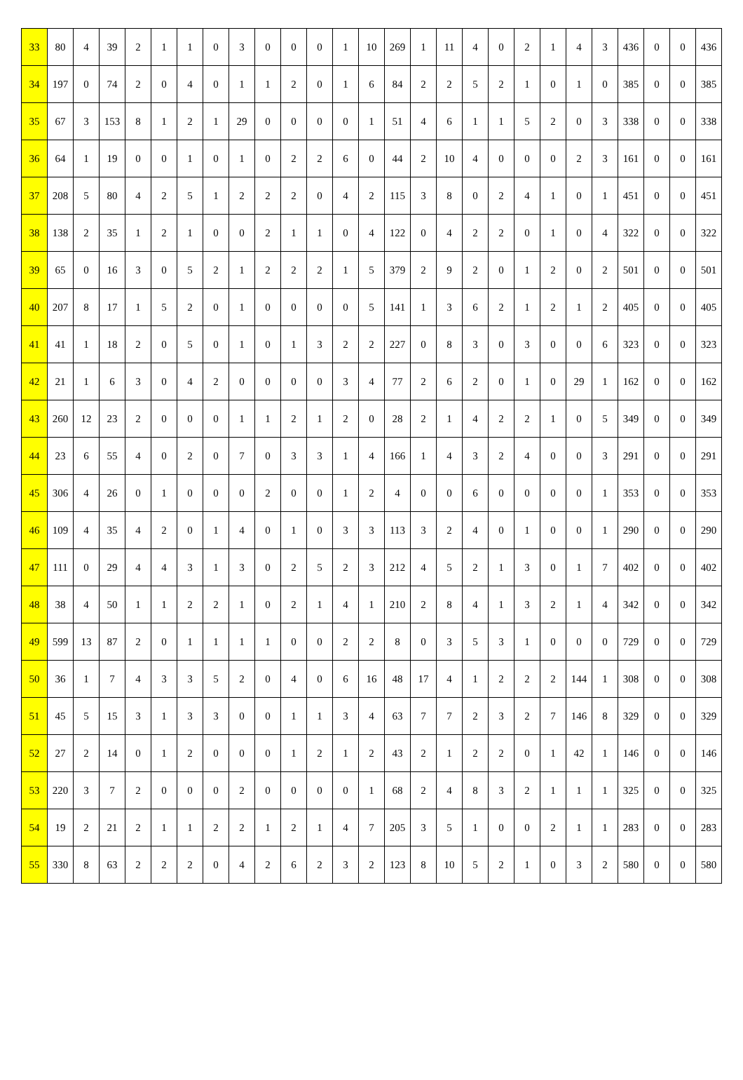| 33 | 80 | 4 | 39 | 2 | 1 | 1 | 0 | 3 | 0 | 0 | 0 | 1 | 10 | 269 | 1 | 11 | 4 | 0 | 2 | 1 | 4 | 3 | 436 | 0 | 0 | 436 |
| 34 | 197 | 0 | 74 | 2 | 0 | 4 | 0 | 1 | 1 | 2 | 0 | 1 | 6 | 84 | 2 | 2 | 5 | 2 | 1 | 0 | 1 | 0 | 385 | 0 | 0 | 385 |
| 35 | 67 | 3 | 153 | 8 | 1 | 2 | 1 | 29 | 0 | 0 | 0 | 0 | 1 | 51 | 4 | 6 | 1 | 1 | 5 | 2 | 0 | 3 | 338 | 0 | 0 | 338 |
| 36 | 64 | 1 | 19 | 0 | 0 | 1 | 0 | 1 | 0 | 2 | 2 | 6 | 0 | 44 | 2 | 10 | 4 | 0 | 0 | 0 | 2 | 3 | 161 | 0 | 0 | 161 |
| 37 | 208 | 5 | 80 | 4 | 2 | 5 | 1 | 2 | 2 | 2 | 0 | 4 | 2 | 115 | 3 | 8 | 0 | 2 | 4 | 1 | 0 | 1 | 451 | 0 | 0 | 451 |
| 38 | 138 | 2 | 35 | 1 | 2 | 1 | 0 | 0 | 2 | 1 | 1 | 0 | 4 | 122 | 0 | 4 | 2 | 2 | 0 | 1 | 0 | 4 | 322 | 0 | 0 | 322 |
| 39 | 65 | 0 | 16 | 3 | 0 | 5 | 2 | 1 | 2 | 2 | 2 | 1 | 5 | 379 | 2 | 9 | 2 | 0 | 1 | 2 | 0 | 2 | 501 | 0 | 0 | 501 |
| 40 | 207 | 8 | 17 | 1 | 5 | 2 | 0 | 1 | 0 | 0 | 0 | 0 | 5 | 141 | 1 | 3 | 6 | 2 | 1 | 2 | 1 | 2 | 405 | 0 | 0 | 405 |
| 41 | 41 | 1 | 18 | 2 | 0 | 5 | 0 | 1 | 0 | 1 | 3 | 2 | 2 | 227 | 0 | 8 | 3 | 0 | 3 | 0 | 0 | 6 | 323 | 0 | 0 | 323 |
| 42 | 21 | 1 | 6 | 3 | 0 | 4 | 2 | 0 | 0 | 0 | 0 | 3 | 4 | 77 | 2 | 6 | 2 | 0 | 1 | 0 | 29 | 1 | 162 | 0 | 0 | 162 |
| 43 | 260 | 12 | 23 | 2 | 0 | 0 | 0 | 1 | 1 | 2 | 1 | 2 | 0 | 28 | 2 | 1 | 4 | 2 | 2 | 1 | 0 | 5 | 349 | 0 | 0 | 349 |
| 44 | 23 | 6 | 55 | 4 | 0 | 2 | 0 | 7 | 0 | 3 | 3 | 1 | 4 | 166 | 1 | 4 | 3 | 2 | 4 | 0 | 0 | 3 | 291 | 0 | 0 | 291 |
| 45 | 306 | 4 | 26 | 0 | 1 | 0 | 0 | 0 | 2 | 0 | 0 | 1 | 2 | 4 | 0 | 0 | 6 | 0 | 0 | 0 | 0 | 1 | 353 | 0 | 0 | 353 |
| 46 | 109 | 4 | 35 | 4 | 2 | 0 | 1 | 4 | 0 | 1 | 0 | 3 | 3 | 113 | 3 | 2 | 4 | 0 | 1 | 0 | 0 | 1 | 290 | 0 | 0 | 290 |
| 47 | 111 | 0 | 29 | 4 | 4 | 3 | 1 | 3 | 0 | 2 | 5 | 2 | 3 | 212 | 4 | 5 | 2 | 1 | 3 | 0 | 1 | 7 | 402 | 0 | 0 | 402 |
| 48 | 38 | 4 | 50 | 1 | 1 | 2 | 2 | 1 | 0 | 2 | 1 | 4 | 1 | 210 | 2 | 8 | 4 | 1 | 3 | 2 | 1 | 4 | 342 | 0 | 0 | 342 |
| 49 | 599 | 13 | 87 | 2 | 0 | 1 | 1 | 1 | 1 | 0 | 0 | 2 | 2 | 8 | 0 | 3 | 5 | 3 | 1 | 0 | 0 | 0 | 729 | 0 | 0 | 729 |
| 50 | 36 | 1 | 7 | 4 | 3 | 3 | 5 | 2 | 0 | 4 | 0 | 6 | 16 | 48 | 17 | 4 | 1 | 2 | 2 | 2 | 144 | 1 | 308 | 0 | 0 | 308 |
| 51 | 45 | 5 | 15 | 3 | 1 | 3 | 3 | 0 | 0 | 1 | 1 | 3 | 4 | 63 | 7 | 7 | 2 | 3 | 2 | 7 | 146 | 8 | 329 | 0 | 0 | 329 |
| 52 | 27 | 2 | 14 | 0 | 1 | 2 | 0 | 0 | 0 | 1 | 2 | 1 | 2 | 43 | 2 | 1 | 2 | 2 | 0 | 1 | 42 | 1 | 146 | 0 | 0 | 146 |
| 53 | 220 | 3 | 7 | 2 | 0 | 0 | 0 | 2 | 0 | 0 | 0 | 0 | 1 | 68 | 2 | 4 | 8 | 3 | 2 | 1 | 1 | 1 | 325 | 0 | 0 | 325 |
| 54 | 19 | 2 | 21 | 2 | 1 | 1 | 2 | 2 | 1 | 2 | 1 | 4 | 7 | 205 | 3 | 5 | 1 | 0 | 0 | 2 | 1 | 1 | 283 | 0 | 0 | 283 |
| 55 | 330 | 8 | 63 | 2 | 2 | 2 | 0 | 4 | 2 | 6 | 2 | 3 | 2 | 123 | 8 | 10 | 5 | 2 | 1 | 0 | 3 | 2 | 580 | 0 | 0 | 580 |